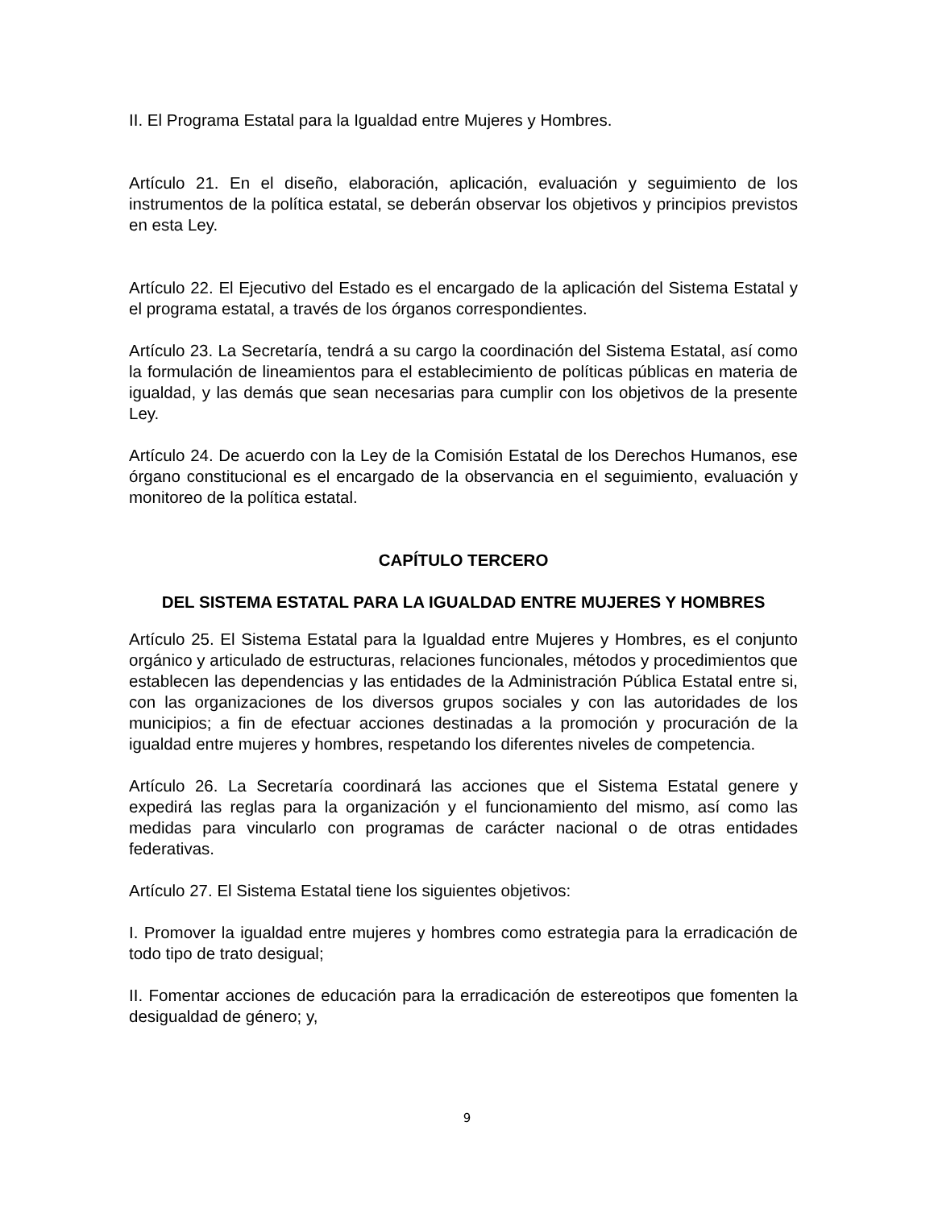II. El Programa Estatal para la Igualdad entre Mujeres y Hombres.
Artículo 21. En el diseño, elaboración, aplicación, evaluación y seguimiento de los instrumentos de la política estatal, se deberán observar los objetivos y principios previstos en esta Ley.
Artículo 22. El Ejecutivo del Estado es el encargado de la aplicación del Sistema Estatal y el programa estatal, a través de los órganos correspondientes.
Artículo 23. La Secretaría, tendrá a su cargo la coordinación del Sistema Estatal, así como la formulación de lineamientos para el establecimiento de políticas públicas en materia de igualdad, y las demás que sean necesarias para cumplir con los objetivos de la presente Ley.
Artículo 24. De acuerdo con la Ley de la Comisión Estatal de los Derechos Humanos, ese órgano constitucional es el encargado de la observancia en el seguimiento, evaluación y monitoreo de la política estatal.
CAPÍTULO TERCERO
DEL SISTEMA ESTATAL PARA LA IGUALDAD ENTRE MUJERES Y HOMBRES
Artículo 25. El Sistema Estatal para la Igualdad entre Mujeres y Hombres, es el conjunto orgánico y articulado de estructuras, relaciones funcionales, métodos y procedimientos que establecen las dependencias y las entidades de la Administración Pública Estatal entre si, con las organizaciones de los diversos grupos sociales y con las autoridades de los municipios; a fin de efectuar acciones destinadas a la promoción y procuración de la igualdad entre mujeres y hombres, respetando los diferentes niveles de competencia.
Artículo 26. La Secretaría coordinará las acciones que el Sistema Estatal genere y expedirá las reglas para la organización y el funcionamiento del mismo, así como las medidas para vincularlo con programas de carácter nacional o de otras entidades federativas.
Artículo 27. El Sistema Estatal tiene los siguientes objetivos:
I. Promover la igualdad entre mujeres y hombres como estrategia para la erradicación de todo tipo de trato desigual;
II. Fomentar acciones de educación para la erradicación de estereotipos que fomenten la desigualdad de género; y,
9